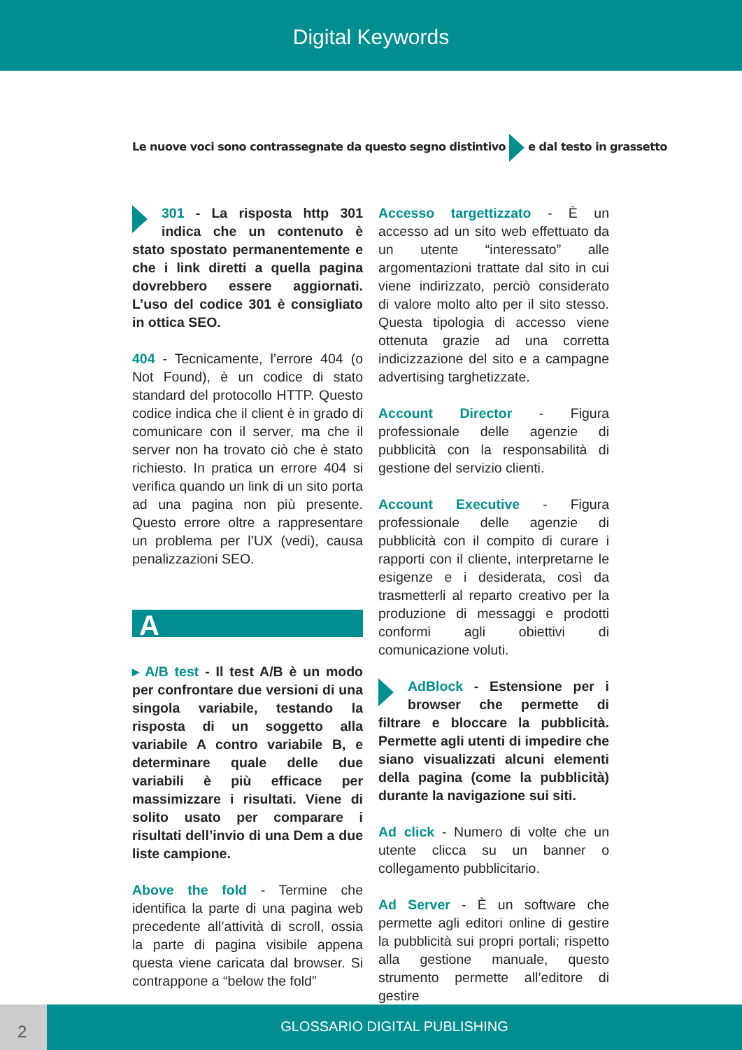Digital Keywords
Le nuove voci sono contrassegnate da questo segno distintivo e dal testo in grassetto
301 - La risposta http 301 indica che un contenuto è stato spostato permanentemente e che i link diretti a quella pagina dovrebbero essere aggiornati. L’uso del codice 301 è consigliato in ottica SEO.
404 - Tecnicamente, l’errore 404 (o Not Found), è un codice di stato standard del protocollo HTTP. Questo codice indica che il client è in grado di comunicare con il server, ma che il server non ha trovato ciò che è stato richiesto. In pratica un errore 404 si verifica quando un link di un sito porta ad una pagina non più presente. Questo errore oltre a rappresentare un problema per l’UX (vedi), causa penalizzazioni SEO.
A
▸ A/B test - Il test A/B è un modo per confrontare due versioni di una singola variabile, testando la risposta di un soggetto alla variabile A contro variabile B, e determinare quale delle due variabili è più efficace per massimizzare i risultati. Viene di solito usato per comparare i risultati dell’invio di una Dem a due liste campione.
Above the fold - Termine che identifica la parte di una pagina web precedente all’attività di scroll, ossia la parte di pagina visibile appena questa viene caricata dal browser. Si contrappone a “below the fold”
Accesso targettizzato - È un accesso ad un sito web effettuato da un utente “interessato” alle argomentazioni trattate dal sito in cui viene indirizzato, perciò considerato di valore molto alto per il sito stesso. Questa tipologia di accesso viene ottenuta grazie ad una corretta indicizzazione del sito e a campagne advertising targhetizzate.
Account Director - Figura professionale delle agenzie di pubblicità con la responsabilità di gestione del servizio clienti.
Account Executive - Figura professionale delle agenzie di pubblicità con il compito di curare i rapporti con il cliente, interpretarne le esigenze e i desiderata, così da trasmetterli al reparto creativo per la produzione di messaggi e prodotti conformi agli obiettivi di comunicazione voluti.
AdBlock - Estensione per i browser che permette di filtrare e bloccare la pubblicità. Permette agli utenti di impedire che siano visualizzati alcuni elementi della pagina (come la pubblicità) durante la navigazione sui siti.
Ad click - Numero di volte che un utente clicca su un banner o collegamento pubblicitario.
Ad Server - È un software che permette agli editori online di gestire la pubblicità sui propri portali; rispetto alla gestione manuale, questo strumento permette all’editore di gestire
2
GLOSSARIO DIGITAL PUBLISHING